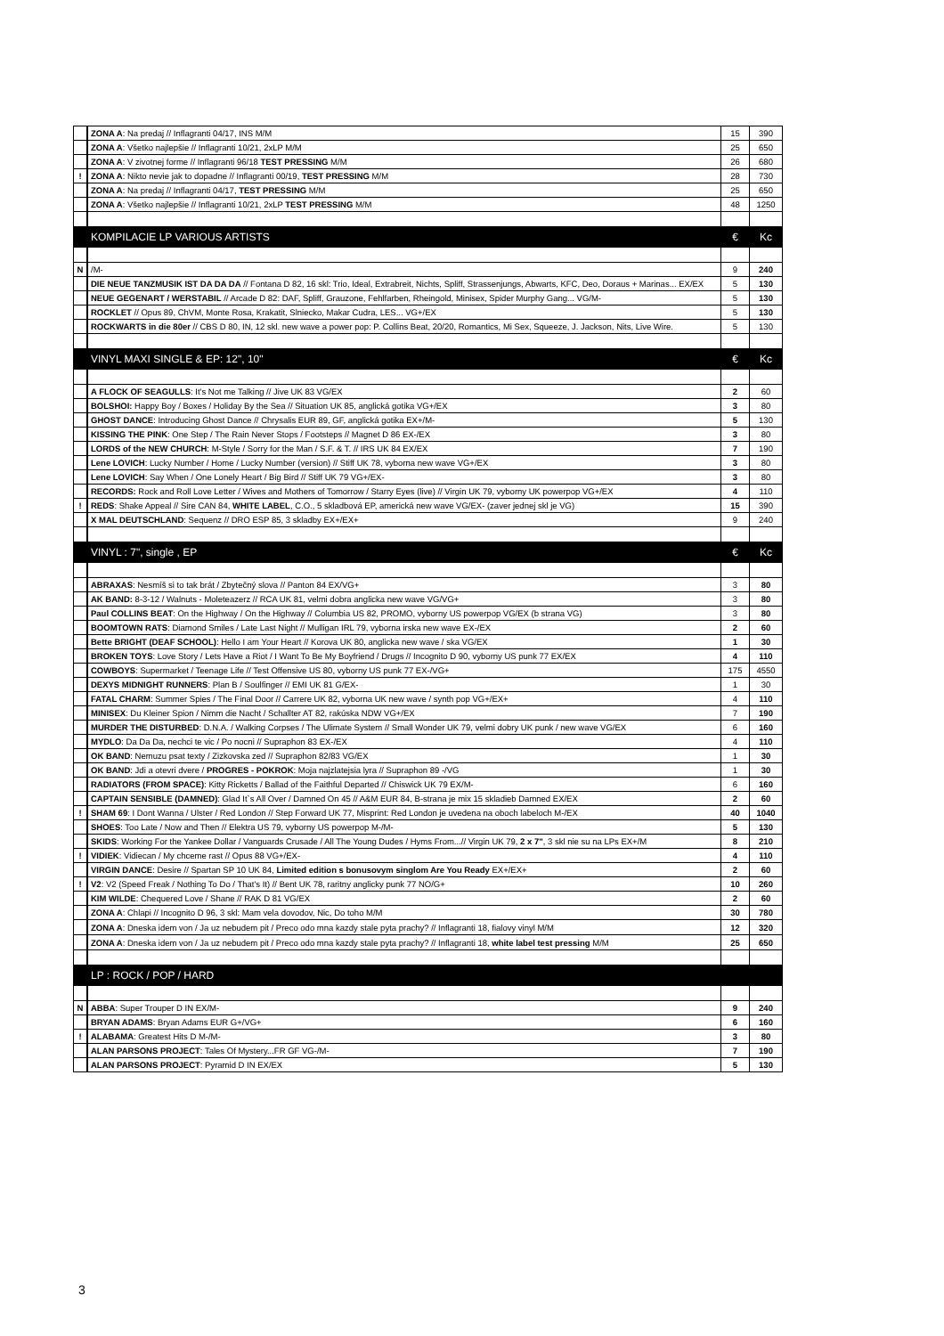| | ZONA A : Na predaj // Inflagranti 04/17, INS M/M | 15 | 390 |
| | ZONA A : Všetko najlepšie // Inflagranti 10/21, 2xLP M/M | 25 | 650 |
| | ZONA A : V zivotnej forme // Inflagranti 96/18 TEST PRESSING M/M | 26 | 680 |
| ! | ZONA A : Nikto nevie jak to dopadne // Inflagranti 00/19, TEST PRESSING M/M | 28 | 730 |
| | ZONA A : Na predaj // Inflagranti 04/17, TEST PRESSING M/M | 25 | 650 |
| | ZONA A : Všetko najlepšie // Inflagranti 10/21, 2xLP TEST PRESSING M/M | 48 | 1250 |
| | KOMPILACIE LP VARIOUS ARTISTS | € | Kc |
| N | /M- | 9 | 240 |
| | DIE NEUE TANZMUSIK IST DA DA DA // Fontana D 82, 16 skl: Trio, Ideal, Extrabreit, Nichts, Spliff, Strassenjungs, Abwarts, KFC, Deo, Doraus + Marinas... EX/EX | 5 | 130 |
| | NEUE GEGENART / WERSTABIL // Arcade D 82: DAF, Spliff, Grauzone, Fehlfarben, Rheingold, Minisex, Spider Murphy Gang... VG/M- | 5 | 130 |
| | ROCKLET // Opus 89, ChVM, Monte Rosa, Krakatit, Slniecko, Makar Cudra, LES... VG+/EX | 5 | 130 |
| | ROCKWARTS in die 80er // CBS D 80, IN, 12 skl. new wave a power pop: P. Collins Beat, 20/20, Romantics, Mi Sex, Squeeze, J. Jackson, Nits, Live Wire. | 5 | 130 |
| | VINYL MAXI SINGLE & EP: 12", 10" | € | Kc |
| | A FLOCK OF SEAGULLS : It's Not me Talking // Jive UK 83 VG/EX | 2 | 60 |
| | BOLSHOI: Happy Boy / Boxes / Holiday By the Sea // Situation UK 85, anglická gotika VG+/EX | 3 | 80 |
| | GHOST DANCE : Introducing Ghost Dance // Chrysalis EUR 89, GF, anglická gotika EX+/M- | 5 | 130 |
| | KISSING THE PINK : One Step / The Rain Never Stops / Footsteps // Magnet D 86 EX-/EX | 3 | 80 |
| | LORDS of the NEW CHURCH : M-Style / Sorry for the Man / S.F. & T. // IRS UK 84 EX/EX | 7 | 190 |
| | Lene LOVICH : Lucky Number / Home / Lucky Number (version) // Stiff UK 78, vyborna new wave VG+/EX | 3 | 80 |
| | Lene LOVICH : Say When / One Lonely Heart / Big Bird // Stiff UK 79 VG+/EX- | 3 | 80 |
| | RECORDS: Rock and Roll Love Letter / Wives and Mothers of Tomorrow / Starry Eyes (live) // Virgin UK 79, vyborny UK powerpop VG+/EX | 4 | 110 |
| ! | REDS : Shake Appeal // Sire CAN 84, WHITE LABEL , C.O., 5 skladbová EP, americká new wave VG/EX- (zaver jednej skl je VG) | 15 | 390 |
| | X MAL DEUTSCHLAND : Sequenz // DRO ESP 85, 3 skladby EX+/EX+ | 9 | 240 |
| | VINYL : 7", single , EP | € | Kc |
| | ABRAXAS : Nesmíš si to tak brát / Zbytečný slova // Panton 84 EX/VG+ | 3 | 80 |
| | AK BAND: 8-3-12 / Walnuts - Moleteazerz // RCA UK 81, velmi dobra anglicka new wave VG/VG+ | 3 | 80 |
| | Paul COLLINS BEAT : On the Highway / On the Highway // Columbia US 82, PROMO, vyborny US powerpop VG/EX (b strana VG) | 3 | 80 |
| | BOOMTOWN RATS : Diamond Smiles / Late Last Night // Mulligan IRL 79, vyborna irska new wave EX-/EX | 2 | 60 |
| | Bette BRIGHT (DEAF SCHOOL) : Hello I am Your Heart // Korova UK 80, anglicka new wave / ska VG/EX | 1 | 30 |
| | BROKEN TOYS : Love Story / Lets Have a Riot / I Want To Be My Boyfriend / Drugs // Incognito D 90, vyborny US punk 77 EX/EX | 4 | 110 |
| | COWBOYS : Supermarket / Teenage Life // Test Offensive US 80, vyborny US punk 77 EX-/VG+ | 175 | 4550 |
| | DEXYS MIDNIGHT RUNNERS : Plan B / Soulfinger // EMI UK 81 G/EX- | 1 | 30 |
| | FATAL CHARM : Summer Spies / The Final Door // Carrere UK 82, vyborna UK new wave / synth pop VG+/EX+ | 4 | 110 |
| | MINISEX : Du Kleiner Spion / Nimm die Nacht / Schallter AT 82, rakúska NDW VG+/EX | 7 | 190 |
| | MURDER THE DISTURBED : D.N.A. / Walking Corpses / The Ulimate System // Small Wonder UK 79, velmi dobry UK punk / new wave VG/EX | 6 | 160 |
| | MYDLO : Da Da Da, nechci te vic / Po nocni // Supraphon 83 EX-/EX | 4 | 110 |
| | OK BAND : Nemuzu psat texty / Zizkovska zed // Supraphon 82/83 VG/EX | 1 | 30 |
| | OK BAND : Jdi a otevri dvere / PROGRES - POKROK : Moja najzlatejsia lyra // Supraphon 89 -/VG | 1 | 30 |
| | RADIATORS (FROM SPACE) : Kitty Ricketts / Ballad of the Faithful Departed // Chiswick UK 79 EX/M- | 6 | 160 |
| | CAPTAIN SENSIBLE (DAMNED) : Glad It`s All Over / Damned On 45 // A&M EUR 84, B-strana je mix 15 skladieb Damned EX/EX | 2 | 60 |
| ! | SHAM 69 : I Dont Wanna / Ulster / Red London // Step Forward UK 77, Misprint: Red London je uvedena na oboch labeloch M-/EX | 40 | 1040 |
| | SHOES : Too Late / Now and Then // Elektra US 79, vyborny US powerpop M-/M- | 5 | 130 |
| | SKIDS : Working For the Yankee Dollar / Vanguards Crusade / All The Young Dudes / Hyms From...// Virgin UK 79, 2 x 7" , 3 skl nie su na LPs EX+/M | 8 | 210 |
| ! | VIDIEK : Vidiecan / My chceme rast // Opus 88 VG+/EX- | 4 | 110 |
| | VIRGIN DANCE : Desire // Spartan SP 10 UK 84, Limited edition s bonusovym singlom Are You Ready EX+/EX+ | 2 | 60 |
| ! | V2 : V2 (Speed Freak / Nothing To Do / That's It) // Bent UK 78, raritny anglicky punk 77 NO/G+ | 10 | 260 |
| | KIM WILDE : Chequered Love / Shane // RAK D 81 VG/EX | 2 | 60 |
| | ZONA A : Chlapi // Incognito D 96, 3 skl: Mam vela dovodov, Nic, Do toho M/M | 30 | 780 |
| | ZONA A : Dneska idem von / Ja uz nebudem pit / Preco odo mna kazdy stale pyta prachy? // Inflagranti 18, fialovy vinyl M/M | 12 | 320 |
| | ZONA A : Dneska idem von / Ja uz nebudem pit / Preco odo mna kazdy stale pyta prachy? // Inflagranti 18, white label test pressing M/M | 25 | 650 |
| | LP : ROCK / POP / HARD | | |
| N | ABBA : Super Trouper D IN EX/M- | 9 | 240 |
| | BRYAN ADAMS : Bryan Adams EUR G+/VG+ | 6 | 160 |
| ! | ALABAMA : Greatest Hits D M-/M- | 3 | 80 |
| | ALAN PARSONS PROJECT : Tales Of Mystery...FR GF VG-/M- | 7 | 190 |
| | ALAN PARSONS PROJECT : Pyramid D IN EX/EX | 5 | 130 |
3